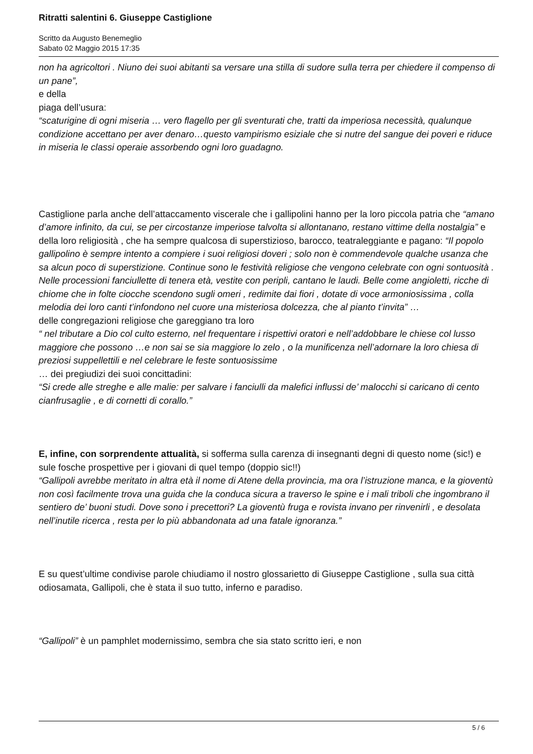Ritratti salentini 6. Giuseppe Castiglione
Scritto da Augusto Benemeglio
Sabato 02 Maggio 2015 17:35
non ha agricoltori . Niuno dei suoi abitanti sa versare una stilla di sudore sulla terra per chiedere il compenso di un pane”,
e della
piaga dell’usura:
“scaturigine di ogni miseria … vero flagello per gli sventurati che, tratti da imperiosa necessità, qualunque condizione accettano per aver denaro…questo vampirismo esiziale che si nutre del sangue dei poveri e riduce in miseria le classi operaie assorbendo ogni loro guadagno.
Castiglione parla anche dell’attaccamento viscerale che i gallipolini hanno per la loro piccola patria che “amano d’amore infinito, da cui, se per circostanze imperiose talvolta si allontanano, restano vittime della nostalgia” e della loro religiosità , che ha sempre qualcosa di superstizioso, barocco, teatraleggiante e pagano: “Il popolo gallipolino è sempre intento a compiere i suoi religiosi doveri ; solo non è commendevole qualche usanza che sa alcun poco di superstizione. Continue sono le festività religiose che vengono celebrate con ogni sontuosità . Nelle processioni fanciullette di tenera età, vestite con peripli, cantano le laudi. Belle come angioletti, ricche di chiome che in folte ciocche scendono sugli omeri , redimite dai fiori , dotate di voce armoniosissima , colla melodia dei loro canti t’infondono nel cuore una misteriosa dolcezza, che al pianto t’invita” …
delle congregazioni religiose che gareggiano tra loro
“ nel tributare a Dio col culto esterno, nel frequentare i rispettivi oratori e nell’addobbare le chiese col lusso maggiore che possono …e non sai se sia maggiore lo zelo , o la munificenza nell’adornare la loro chiesa di preziosi suppellettili e nel celebrare le feste sontuosissime
… dei pregiudizi dei suoi concittadini:
“Si crede alle streghe e alle malie: per salvare i fanciulli da malefici influssi de’ malocchi si caricano di cento cianfrusaglie , e di cornetti di corallo.”
E, infine, con sorprendente attualità, si sofferma sulla carenza di insegnanti degni di questo nome (sic!) e sule fosche prospettive per i giovani di quel tempo (doppio sic!!)
“Gallipoli avrebbe meritato in altra età il nome di Atene della provincia, ma ora l’istruzione manca, e la gioventù non così facilmente trova una guida che la conduca sicura a traverso le spine e i mali triboli che ingombrano il sentiero de’ buoni studi. Dove sono i precettori? La gioventù fruga e rovista invano per rinvenirli , e desolata nell’inutile ricerca , resta per lo più abbandonata ad una fatale ignoranza.”
E su quest’ultime condivise parole chiudiamo il nostro glossarietto di Giuseppe Castiglione , sulla sua città odiosamata, Gallipoli, che è stata il suo tutto, inferno e paradiso.
“Gallipoli” è un pamphlet modernissimo, sembra che sia stato scritto ieri, e non
5 / 6